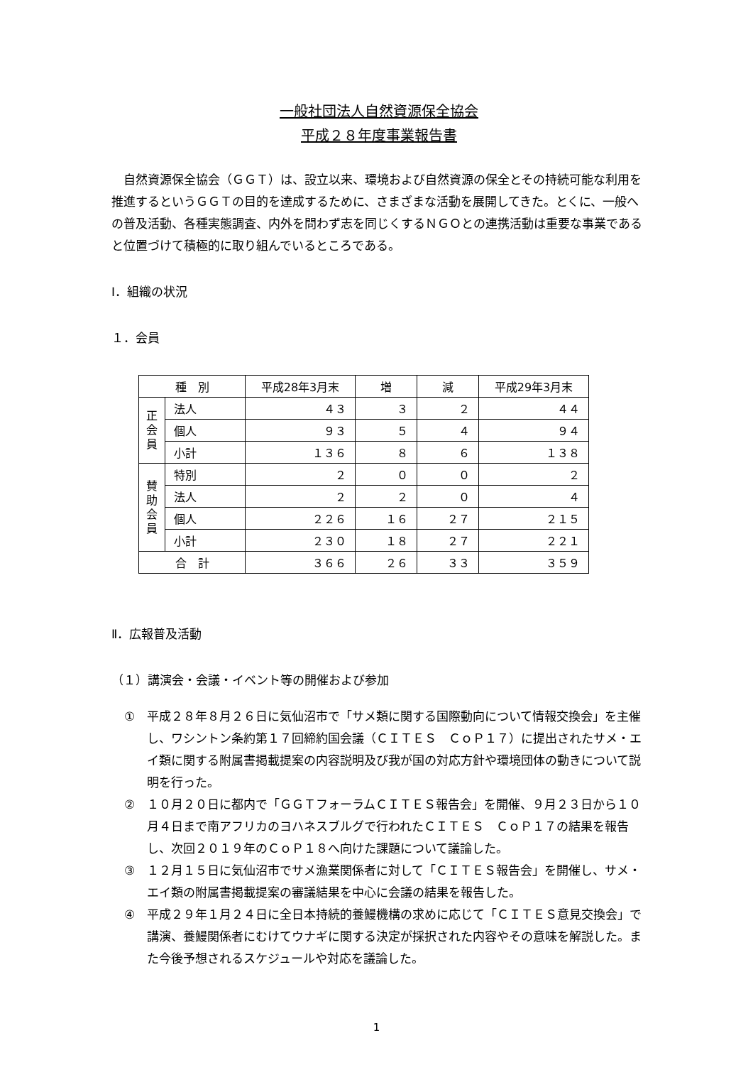一般社団法人自然資源保全協会
平成２８年度事業報告書
自然資源保全協会（ＧＧＴ）は、設立以来、環境および自然資源の保全とその持続可能な利用を推進するというＧＧＴの目的を達成するために、さまざまな活動を展開してきた。とくに、一般への普及活動、各種実態調査、内外を問わず志を同じくするＮＧＯとの連携活動は重要な事業であると位置づけて積極的に取り組んでいるところである。
Ⅰ．組織の状況
１．会員
| 種 別 | | 平成28年3月末 | 増 | 減 | 平成29年3月末 |
| --- | --- | --- | --- | --- | --- |
| 正 会 員 | 法人 | ４３ | ３ | ２ | ４４ |
| | 個人 | ９３ | ５ | ４ | ９４ |
| | 小計 | １３６ | ８ | ６ | １３８ |
| 賛 助 会 員 | 特別 | ２ | ０ | ０ | ２ |
| | 法人 | ２ | ２ | ０ | ４ |
| | 個人 | ２２６ | １６ | ２７ | ２１５ |
| | 小計 | ２３０ | １８ | ２７ | ２２１ |
| 合 計 | | ３６６ | ２６ | ３３ | ３５９ |
Ⅱ．広報普及活動
（１）講演会・会議・イベント等の開催および参加
① 平成２８年８月２６日に気仙沼市で「サメ類に関する国際動向について情報交換会」を主催し、ワシントン条約第１７回締約国会議（ＣＩＴＥＳ　ＣｏＰ１７）に提出されたサメ・エイ類に関する附属書掲載提案の内容説明及び我が国の対応方針や環境団体の動きについて説明を行った。
② １０月２０日に都内で「ＧＧＴフォーラムＣＩＴＥＳ報告会」を開催、９月２３日から１０月４日まで南アフリカのヨハネスブルグで行われたＣＩＴＥＳ　ＣｏＰ１７の結果を報告し、次回２０１９年のＣｏＰ１８へ向けた課題について議論した。
③ １２月１５日に気仙沼市でサメ漁業関係者に対して「ＣＩＴＥＳ報告会」を開催し、サメ・エイ類の附属書掲載提案の審議結果を中心に会議の結果を報告した。
④ 平成２９年１月２４日に全日本持続的養鰻機構の求めに応じて「ＣＩＴＥＳ意見交換会」で講演、養鰻関係者にむけてウナギに関する決定が採択された内容やその意味を解説した。また今後予想されるスケジュールや対応を議論した。
1